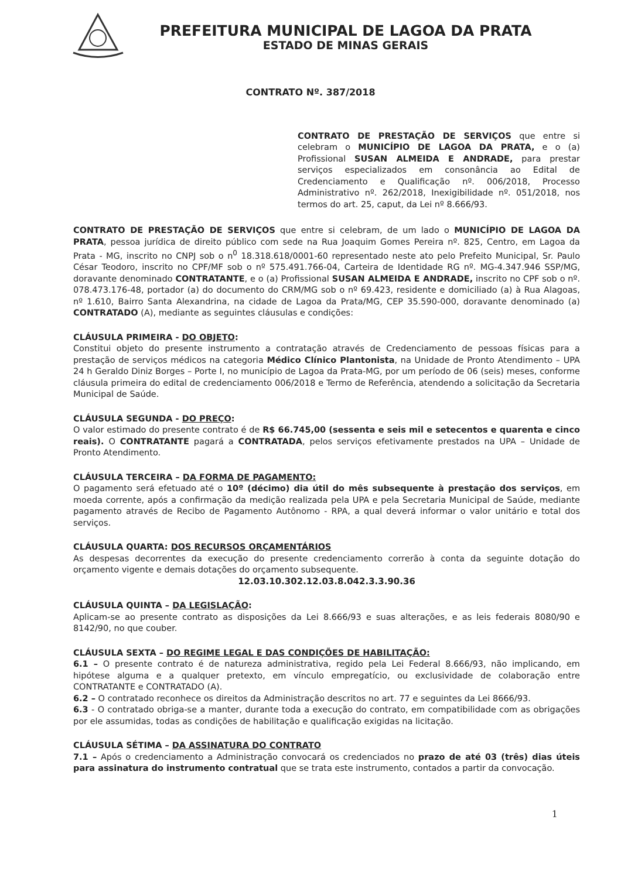PREFEITURA MUNICIPAL DE LAGOA DA PRATA
ESTADO DE MINAS GERAIS
CONTRATO Nº. 387/2018
CONTRATO DE PRESTAÇÃO DE SERVIÇOS que entre si celebram o MUNICÍPIO DE LAGOA DA PRATA, e o (a) Profissional SUSAN ALMEIDA E ANDRADE, para prestar serviços especializados em consonância ao Edital de Credenciamento e Qualificação nº. 006/2018, Processo Administrativo nº. 262/2018, Inexigibilidade nº. 051/2018, nos termos do art. 25, caput, da Lei nº 8.666/93.
CONTRATO DE PRESTAÇÃO DE SERVIÇOS que entre si celebram, de um lado o MUNICÍPIO DE LAGOA DA PRATA, pessoa jurídica de direito público com sede na Rua Joaquim Gomes Pereira nº. 825, Centro, em Lagoa da Prata - MG, inscrito no CNPJ sob o n<sup>0</sup> 18.318.618/0001-60 representado neste ato pelo Prefeito Municipal, Sr. Paulo César Teodoro, inscrito no CPF/MF sob o nº 575.491.766-04, Carteira de Identidade RG nº. MG-4.347.946 SSP/MG, doravante denominado CONTRATANTE, e o (a) Profissional SUSAN ALMEIDA E ANDRADE, inscrito no CPF sob o nº. 078.473.176-48, portador (a) do documento do CRM/MG sob o nº 69.423, residente e domiciliado (a) à Rua Alagoas, nº 1.610, Bairro Santa Alexandrina, na cidade de Lagoa da Prata/MG, CEP 35.590-000, doravante denominado (a) CONTRATADO (A), mediante as seguintes cláusulas e condições:
CLÁUSULA PRIMEIRA - DO OBJETO:
Constitui objeto do presente instrumento a contratação através de Credenciamento de pessoas físicas para a prestação de serviços médicos na categoria Médico Clínico Plantonista, na Unidade de Pronto Atendimento – UPA 24 h Geraldo Diniz Borges – Porte I, no município de Lagoa da Prata-MG, por um período de 06 (seis) meses, conforme cláusula primeira do edital de credenciamento 006/2018 e Termo de Referência, atendendo a solicitação da Secretaria Municipal de Saúde.
CLÁUSULA SEGUNDA - DO PREÇO:
O valor estimado do presente contrato é de R$ 66.745,00 (sessenta e seis mil e setecentos e quarenta e cinco reais). O CONTRATANTE pagará a CONTRATADA, pelos serviços efetivamente prestados na UPA – Unidade de Pronto Atendimento.
CLÁUSULA TERCEIRA – DA FORMA DE PAGAMENTO:
O pagamento será efetuado até o 10º (décimo) dia útil do mês subsequente à prestação dos serviços, em moeda corrente, após a confirmação da medição realizada pela UPA e pela Secretaria Municipal de Saúde, mediante pagamento através de Recibo de Pagamento Autônomo - RPA, a qual deverá informar o valor unitário e total dos serviços.
CLÁUSULA QUARTA: DOS RECURSOS ORÇAMENTÁRIOS
As despesas decorrentes da execução do presente credenciamento correrão à conta da seguinte dotação do orçamento vigente e demais dotações do orçamento subsequente.
12.03.10.302.12.03.8.042.3.3.90.36
CLÁUSULA QUINTA – DA LEGISLAÇÃO:
Aplicam-se ao presente contrato as disposições da Lei 8.666/93 e suas alterações, e as leis federais 8080/90 e 8142/90, no que couber.
CLÁUSULA SEXTA – DO REGIME LEGAL E DAS CONDIÇÕES DE HABILITAÇÃO:
6.1 – O presente contrato é de natureza administrativa, regido pela Lei Federal 8.666/93, não implicando, em hipótese alguma e a qualquer pretexto, em vínculo empregatício, ou exclusividade de colaboração entre CONTRATANTE e CONTRATADO (A).
6.2 – O contratado reconhece os direitos da Administração descritos no art. 77 e seguintes da Lei 8666/93.
6.3 - O contratado obriga-se a manter, durante toda a execução do contrato, em compatibilidade com as obrigações por ele assumidas, todas as condições de habilitação e qualificação exigidas na licitação.
CLÁUSULA SÉTIMA – DA ASSINATURA DO CONTRATO
7.1 – Após o credenciamento a Administração convocará os credenciados no prazo de até 03 (três) dias úteis para assinatura do instrumento contratual que se trata este instrumento, contados a partir da convocação.
1